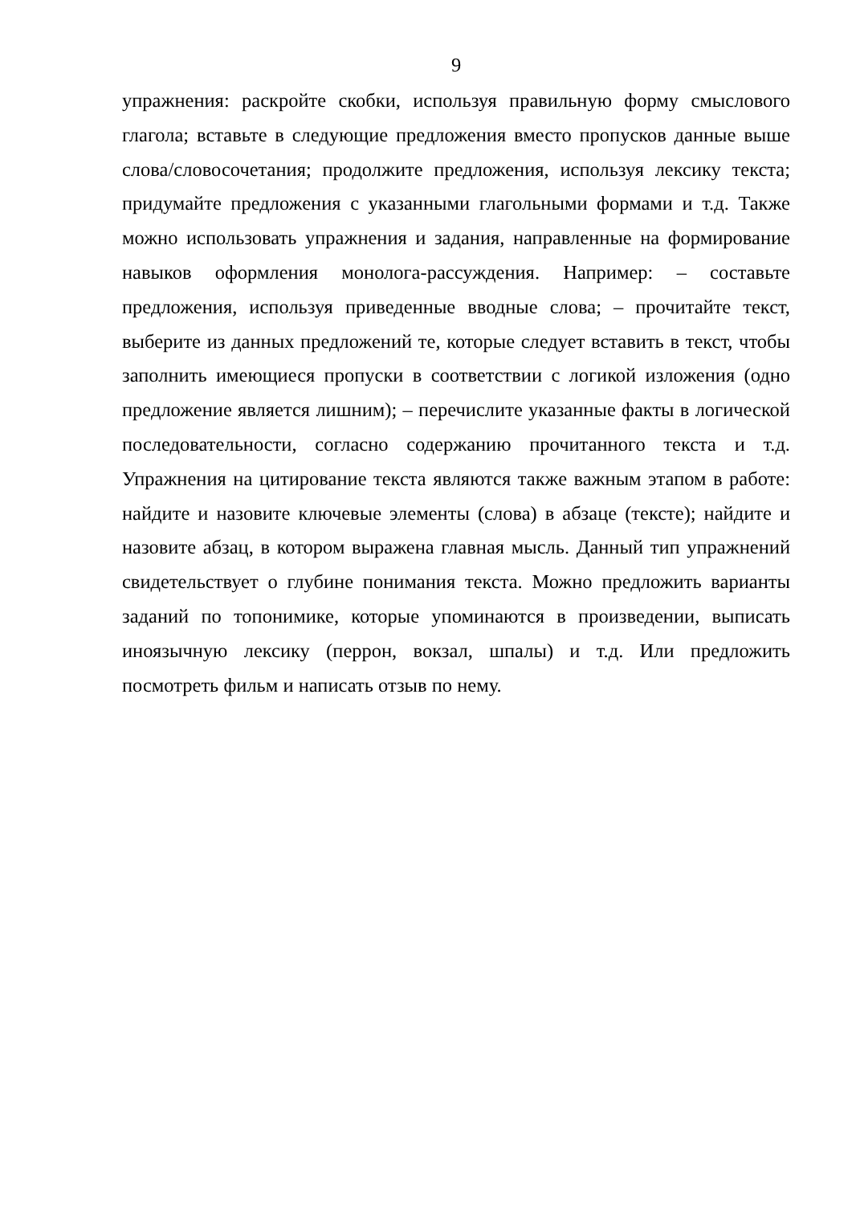9
упражнения: раскройте скобки, используя правильную форму смыслового глагола; вставьте в следующие предложения вместо пропусков данные выше слова/словосочетания; продолжите предложения, используя лексику текста; придумайте предложения с указанными глагольными формами и т.д. Также можно использовать упражнения и задания, направленные на формирование навыков оформления монолога-рассуждения. Например: – составьте предложения, используя приведенные вводные слова; – прочитайте текст, выберите из данных предложений те, которые следует вставить в текст, чтобы заполнить имеющиеся пропуски в соответствии с логикой изложения (одно предложение является лишним); – перечислите указанные факты в логической последовательности, согласно содержанию прочитанного текста и т.д. Упражнения на цитирование текста являются также важным этапом в работе: найдите и назовите ключевые элементы (слова) в абзаце (тексте); найдите и назовите абзац, в котором выражена главная мысль. Данный тип упражнений свидетельствует о глубине понимания текста. Можно предложить варианты заданий по топонимике, которые упоминаются в произведении, выписать иноязычную лексику (перрон, вокзал, шпалы) и т.д. Или предложить посмотреть фильм и написать отзыв по нему.